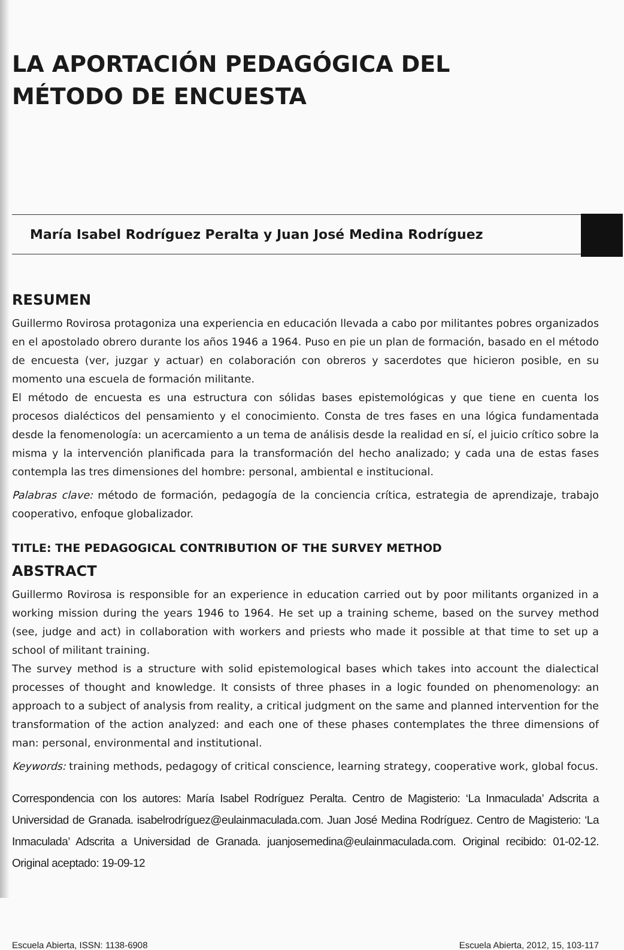LA APORTACIÓN PEDAGÓGICA DEL
MÉTODO DE ENCUESTA
María Isabel Rodríguez Peralta y Juan José Medina Rodríguez
RESUMEN
Guillermo Rovirosa protagoniza una experiencia en educación llevada a cabo por militantes pobres organizados en el apostolado obrero durante los años 1946 a 1964. Puso en pie un plan de formación, basado en el método de encuesta (ver, juzgar y actuar) en colaboración con obreros y sacerdotes que hicieron posible, en su momento una escuela de formación militante.
El método de encuesta es una estructura con sólidas bases epistemológicas y que tiene en cuenta los procesos dialécticos del pensamiento y el conocimiento. Consta de tres fases en una lógica fundamentada desde la fenomenología: un acercamiento a un tema de análisis desde la realidad en sí, el juicio crítico sobre la misma y la intervención planificada para la transformación del hecho analizado; y cada una de estas fases contempla las tres dimensiones del hombre: personal, ambiental e institucional.
Palabras clave: método de formación, pedagogía de la conciencia crítica, estrategia de aprendizaje, trabajo cooperativo, enfoque globalizador.
TITLE: THE PEDAGOGICAL CONTRIBUTION OF THE SURVEY METHOD
ABSTRACT
Guillermo Rovirosa is responsible for an experience in education carried out by poor militants organized in a working mission during the years 1946 to 1964. He set up a training scheme, based on the survey method (see, judge and act) in collaboration with workers and priests who made it possible at that time to set up a school of militant training.
The survey method is a structure with solid epistemological bases which takes into account the dialectical processes of thought and knowledge. It consists of three phases in a logic founded on phenomenology: an approach to a subject of analysis from reality, a critical judgment on the same and planned intervention for the transformation of the action analyzed: and each one of these phases contemplates the three dimensions of man: personal, environmental and institutional.
Keywords: training methods, pedagogy of critical conscience, learning strategy, cooperative work, global focus.
Correspondencia con los autores: María Isabel Rodríguez Peralta. Centro de Magisterio: ‘La Inmaculada’ Adscrita a Universidad de Granada. isabelrodríguez@eulainmaculada.com. Juan José Medina Rodríguez. Centro de Magisterio: ‘La Inmaculada’ Adscrita a Universidad de Granada. juanjosemedina@eulainmaculada.com. Original recibido: 01-02-12. Original aceptado: 19-09-12
Escuela Abierta, ISSN: 1138-6908 Escuela Abierta, 2012, 15, 103-117